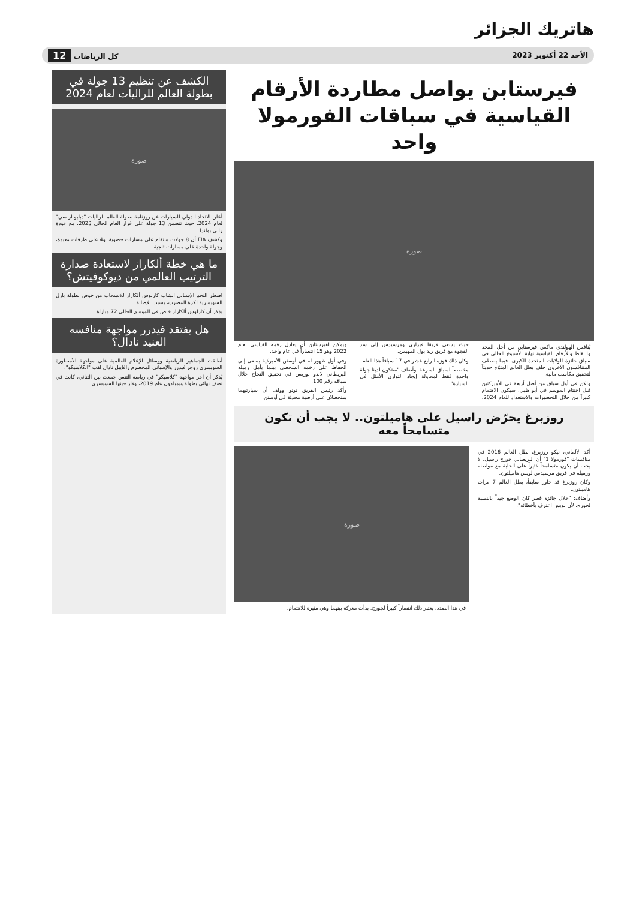هاتريك الجزائر
الأحد 22 أكتوبر 2023 كل الرياضات 12
فيرستابن يواصل مطاردة الأرقام القياسية في سباقات الفورمولا واحد
صورة
يُنافس الهولندي ماكس فيرستابن من أجل المجد والنقاط والأرقام القياسية نهاية الأسبوع الحالي في سباق جائزة الولايات المتحدة الكبرى، فيما يصطف المتنافسون الآخرون خلف بطل العالم المتوّج حديثاً لتحقيق مكاسب مالية.
ولكن في أول سباق من أصل أربعة في الأميركتين قبل اختتام الموسم في أبو ظبي، سيكون الاهتمام كبيراً من خلال التحضيرات والاستعداد للعام 2024، حيث يسعى فريقا فيراري ومرسيدس إلى سد الفجوة مع فريق ريد بول المهيمن.
وكان ذلك فوزه الرابع عشر في 17 سباقاً هذا العام.
مخصصاً لسباق السرعة. وأضاف "ستكون لدينا جولة واحدة فقط لمحاولة إيجاد التوازن الأمثل في السيارة".
ويمكن لفيرستابن أن يعادل رقمه القياسي لعام 2022 وهو 15 انتصاراً في عام واحد.
وفي أول ظهور له في أوستن الأميركية يسعى إلى الحفاظ على زخمه الشخصي بينما يأمل زميله البريطاني لاندو نوريس في تحقيق النجاح خلال سباقه رقم 100.
وأكد رئيس الفريق توتو وولف أن سيارتيهما ستحصلان على أرضية محدثة في أوستن.
روزبرغ يحرّض راسيل على هاميلتون.. لا يجب أن تكون متسامحاً معه
أكد الألماني، نيكو روزبرغ، بطل العالم 2016 في منافسات "فورمولا 1" أن البريطاني جورج راسيل، لا يجب أن يكون متسامحاً كثيراً على الحلبة مع مواطنه وزميله في فريق مرسيدس لويس هاميلتون.
وكان روزبرغ قد جاور سابقاً، بطل العالم 7 مرات هاميلتون.
وأضاف: "خلال جائزة قطر كان الوضع جيداً بالنسبة لجورج، لأن لويس اعترف بأخطائه".
صورة
في هذا الصدد، يعتبر ذلك انتصاراً كبيراً لجورج. بدأت معركة بينهما وهي مثيرة للاهتمام.
الكشف عن تنظيم 13 جولة في بطولة العالم للراليات لعام 2024
صورة
أعلن الاتحاد الدولي للسيارات عن روزنامة بطولة العالم للراليات "دبليو ار سي" لعام 2024، حيث تتضمن 13 جولة على غرار العام الحالي 2023، مع عودة رالي بولندا.
وكشف FIA أن 8 جولات ستقام على مسارات حصوية، و4 على طرقات معبدة، وجولة واحدة على مسارات ثلجية.
ما هي خطة ألكاراز لاستعادة صدارة الترتيب العالمي من ديوكوفيتش؟
اضطر النجم الإسباني الشاب كارلوس ألكاراز للانسحاب من خوض بطولة بازل السويسرية لكرة المضرب، بسبب الإصابة.
يذكر أن كارلوس ألكاراز خاض في الموسم الحالي 72 مباراة.
هل يفتقد فيدرر مواجهة منافسه العنيد نادال؟
أطلقت الجماهير الرياضية ووسائل الإعلام العالمية على مواجهة الأسطورة السويسري روجر فيدرر والإسباني المخضرم رافاييل نادال لقب "الكلاسيكو".
يُذكر أن آخر مواجهة "كلاسيكو" في رياضة التنس جمعت بين الثنائي، كانت في نصف نهائي بطولة ويمبلدون عام 2019، وفاز حينها السويسري.